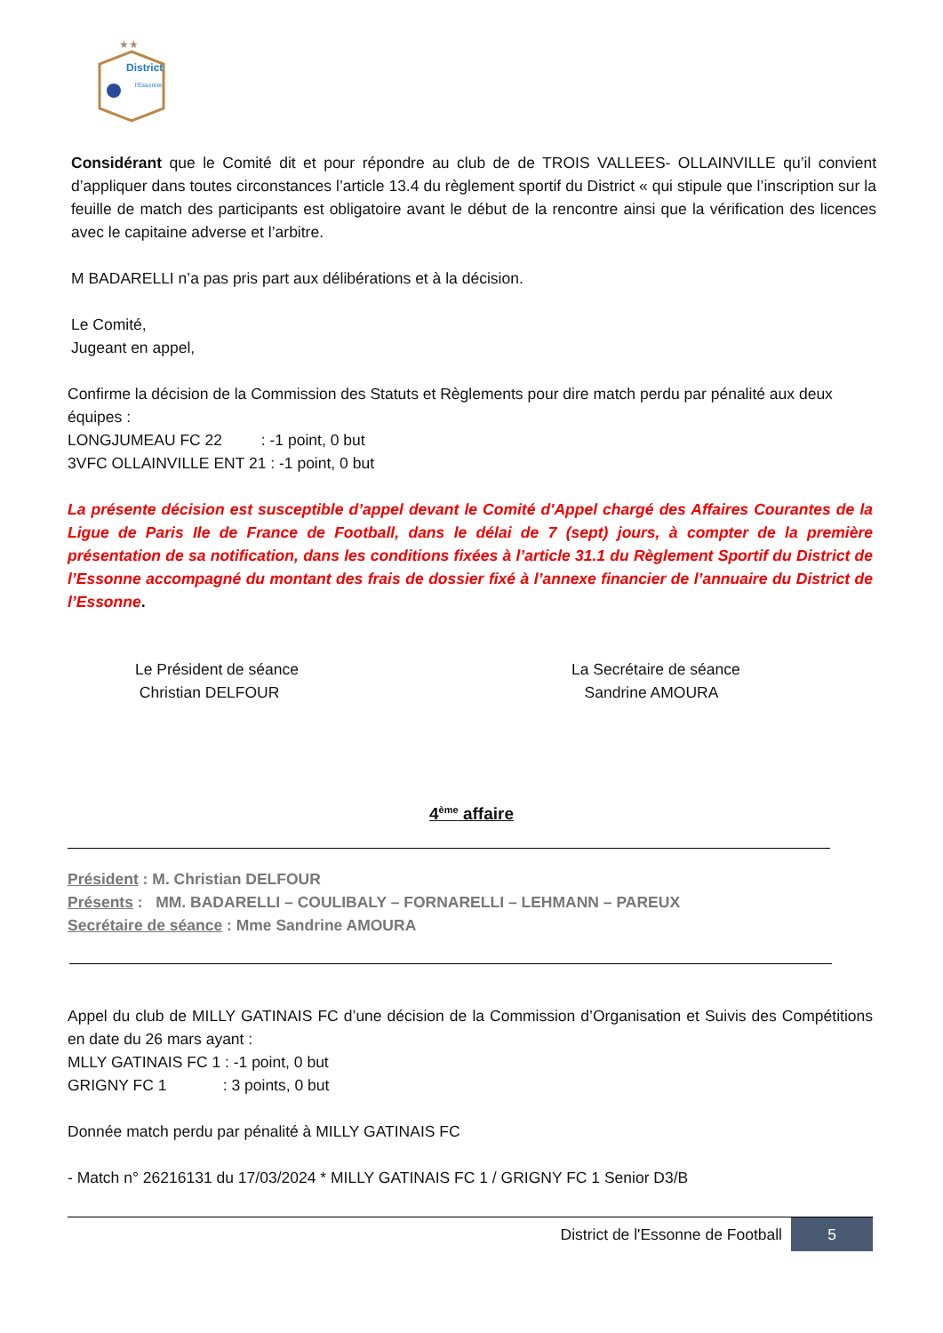★★
District
l'Essonne
Considérant que le Comité dit et pour répondre au club de de TROIS VALLEES- OLLAINVILLE qu’il convient d’appliquer dans toutes circonstances l’article 13.4 du règlement sportif du District « qui stipule que l’inscription sur la feuille de match des participants est obligatoire avant le début de la rencontre ainsi que la vérification des licences avec le capitaine adverse et l’arbitre.
M BADARELLI n’a pas pris part aux délibérations et à la décision.
Le Comité,
Jugeant en appel,
Confirme la décision de la Commission des Statuts et Règlements pour dire match perdu par pénalité aux deux équipes :
LONGJUMEAU FC 22 : -1 point, 0 but
3VFC OLLAINVILLE ENT 21 : -1 point, 0 but
La présente décision est susceptible d’appel devant le Comité d'Appel chargé des Affaires Courantes de la Ligue de Paris Ile de France de Football, dans le délai de 7 (sept) jours, à compter de la première présentation de sa notification, dans les conditions fixées à l’article 31.1 du Règlement Sportif du District de l’Essonne accompagné du montant des frais de dossier fixé à l’annexe financier de l’annuaire du District de l’Essonne.
Le Président de séance
Christian DELFOUR
La Secrétaire de séance
Sandrine AMOURA
4<sup>ème</sup> affaire
Président : M. Christian DELFOUR
Présents : MM. BADARELLI – COULIBALY – FORNARELLI – LEHMANN – PAREUX
Secrétaire de séance : Mme Sandrine AMOURA
Appel du club de MILLY GATINAIS FC d’une décision de la Commission d’Organisation et Suivis des Compétitions en date du 26 mars ayant :
MLLY GATINAIS FC 1 : -1 point, 0 but
GRIGNY FC 1 : 3 points, 0 but
Donnée match perdu par pénalité à MILLY GATINAIS FC
- Match n° 26216131 du 17/03/2024 * MILLY GATINAIS FC 1 / GRIGNY FC 1 Senior D3/B
District de l'Essonne de Football 5